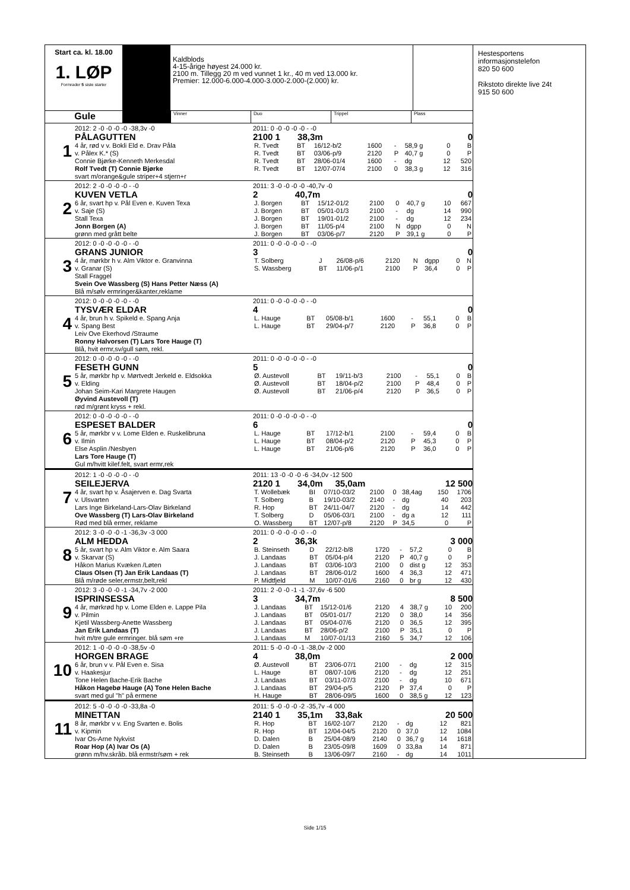Start ca. kl. 18.00
1. LØP
Formrader 5 siste starter
Kaldblods
4-15-årige høyest 24.000 kr.
2100 m. Tillegg 20 m ved vunnet 1 kr., 40 m ved 13.000 kr.
Premier: 12.000-6.000-4.000-3.000-2.000-(2.000) kr.
Gule
Vinner Duo Trippel Plass
1
2012: 2 -0 -0 -0 -0 -38,3v -0
PÅLAGUTTEN
4 år, rød v v. Bokli Eld e. Drav Påla
v. Pålex K.* (S)
Connie Bjørke-Kenneth Merkesdal
Rolf Tvedt (T) Connie Bjørke
svart m/orange&gule striper+4 stjern+r
2011: 0 -0 -0 -0 -0 - -0
2100 1 38,3m 0
| R. Tvedt | BT | 16/12-b/2 | 1600 | - | 58,9 g | 0 | B |
| R. Tvedt | BT | 03/06-p/9 | 2120 | P | 40,7 g | 0 | P |
| R. Tvedt | BT | 28/06-01/4 | 1600 | - | dg | 12 | 520 |
| R. Tvedt | BT | 12/07-07/4 | 2100 | 0 | 38,3 g | 12 | 316 |
2
2012: 2 -0 -0 -0 -0 - -0
KUVEN VETLA
6 år, svart hp v. Pål Even e. Kuven Texa
v. Saje (S)
Stall Texa
Jonn Borgen (A)
grønn med grått belte
2011: 3 -0 -0 -0 -0 -40,7v -0
2 40,7m 0
| J. Borgen | BT | 15/12-01/2 | 2100 | 0 | 40,7 g | 10 | 667 |
| J. Borgen | BT | 05/01-01/3 | 2100 | - | dg | 14 | 990 |
| J. Borgen | BT | 19/01-01/2 | 2100 | - | dg | 12 | 234 |
| J. Borgen | BT | 11/05-p/4 | 2100 | N | dgpp | 0 | N |
| J. Borgen | BT | 03/06-p/7 | 2120 | P | 39,1 g | 0 | P |
3
2012: 0 -0 -0 -0 -0 - -0
GRANS JUNIOR
4 år, mørkbr h v. Alm Viktor e. Granvinna
v. Granar (S)
Stall Fraggel
Svein Ove Wassberg (S) Hans Petter Næss (A)
Blå m/sølv ermringer&kanter,reklame
2011: 0 -0 -0 -0 -0 - -0
3 0
| T. Solberg | J | 26/08-p/6 | 2120 | N | dgpp | 0 | N |
| S. Wassberg | BT | 11/06-p/1 | 2100 | P | 36,4 | 0 | P |
4
2012: 0 -0 -0 -0 -0 - -0
TYSVÆR ELDAR
4 år, brun h v. Spikeld e. Spang Anja
v. Spang Best
Leiv Ove Ekerhovd /Straume
Ronny Halvorsen (T) Lars Tore Hauge (T)
Blå, hvit ermr,sv/gull søm, rekl.
2011: 0 -0 -0 -0 -0 - -0
4 0
| L. Hauge | BT | 05/08-b/1 | 1600 | - | 55,1 | 0 | B |
| L. Hauge | BT | 29/04-p/7 | 2120 | P | 36,8 | 0 | P |
5
2012: 0 -0 -0 -0 -0 - -0
FESETH GUNN
5 år, mørkbr hp v. Mørtvedt Jerkeld e. Eldsokka
v. Elding
Johan Seim-Kari Margrete Haugen
Øyvind Austevoll (T)
rød m/grønt kryss + rekl.
2011: 0 -0 -0 -0 -0 - -0
5 0
| Ø. Austevoll | BT | 19/11-b/3 | 2100 | - | 55,1 | 0 | B |
| Ø. Austevoll | BT | 18/04-p/2 | 2100 | P | 48,4 | 0 | P |
| Ø. Austevoll | BT | 21/06-p/4 | 2120 | P | 36,5 | 0 | P |
6
2012: 0 -0 -0 -0 -0 - -0
ESPESET BALDER
5 år, mørkbr v v. Lome Elden e. Ruskelibruna
v. Ilmin
Else Asplin /Nesbyen
Lars Tore Hauge (T)
Gul m/hvitt kilef.felt, svart ermr,rek
2011: 0 -0 -0 -0 -0 - -0
6 0
| L. Hauge | BT | 17/12-b/1 | 2100 | - | 59,4 | 0 | B |
| L. Hauge | BT | 08/04-p/2 | 2120 | P | 45,3 | 0 | P |
| L. Hauge | BT | 21/06-p/6 | 2120 | P | 36,0 | 0 | P |
7
2012: 1 -0 -0 -0 -0 - -0
SEILEJERVA
4 år, svart hp v. Åsajerven e. Dag Svarta
v. Ulsvarten
Lars Inge Birkeland-Lars-Olav Birkeland
Ove Wassberg (T) Lars-Olav Birkeland
Rød med blå ermer, reklame
2011: 13 -0 -0 -0 -6 -34,0v -12 500
2120 1 34,0m 35,0am 12 500
| T. Wollebæk | BI | 07/10-03/2 | 2100 | 0 | 38,4ag | 150 | 1706 |
| T. Solberg | B | 19/10-03/2 | 2140 | - | dg | 40 | 203 |
| R. Hop | BT | 24/11-04/7 | 2120 | - | dg | 14 | 442 |
| T. Solberg | D | 05/06-03/1 | 2100 | - | dg a | 12 | 111 |
| O. Wassberg | BT | 12/07-p/8 | 2120 | P | 34,5 | 0 | P |
8
2012: 3 -0 -0 -0 -1 -36,3v -3 000
ALM HEDDA
5 år, svart hp v. Alm Viktor e. Alm Saara
v. Skarvar (S)
Håkon Marius Kvæken /Løten
Claus Olsen (T) Jan Erik Landaas (T)
Blå m/røde seler,ermstr,belt,rekl
2011: 0 -0 -0 -0 -0 - -0
2 36,3k 3 000
| B. Steinseth | D | 22/12-b/8 | 1720 | - | 57,2 | 0 | B |
| J. Landaas | BT | 05/04-p/4 | 2120 | P | 40,7 g | 0 | P |
| J. Landaas | BT | 03/06-10/3 | 2100 | 0 | dist g | 12 | 353 |
| J. Landaas | BT | 28/06-01/2 | 1600 | 4 | 36,3 | 12 | 471 |
| P. Midtfjeld | M | 10/07-01/6 | 2160 | 0 | br g | 12 | 430 |
9
2012: 3 -0 -0 -0 -1 -34,7v -2 000
ISPRINSESSA
4 år, mørkrød hp v. Lome Elden e. Lappe Pila
v. Pilmin
Kjetil Wassberg-Anette Wassberg
Jan Erik Landaas (T)
hvit m/tre gule ermringer. blå søm +re
2011: 2 -0 -0 -1 -1 -37,6v -6 500
3 34,7m 8 500
| J. Landaas | BT | 15/12-01/6 | 2120 | 4 | 38,7 g | 10 | 200 |
| J. Landaas | BT | 05/01-01/7 | 2120 | 0 | 38,0 | 14 | 356 |
| J. Landaas | BT | 05/04-07/6 | 2120 | 0 | 36,5 | 12 | 395 |
| J. Landaas | BT | 28/06-p/2 | 2100 | P | 35,1 | 0 | P |
| J. Landaas | M | 10/07-01/13 | 2160 | 5 | 34,7 | 12 | 106 |
10
2012: 1 -0 -0 -0 -0 -38,5v -0
HORGEN BRAGE
6 år, brun v v. Pål Even e. Sisa
v. Haakesjur
Tone Helen Bache-Erik Bache
Håkon Hagebø Hauge (A) Tone Helen Bache
svart med gul "h" på ermene
2011: 5 -0 -0 -0 -1 -38,0v -2 000
4 38,0m 2 000
| Ø. Austevoll | BT | 23/06-07/1 | 2100 | - | dg | 12 | 315 |
| L. Hauge | BT | 08/07-10/6 | 2120 | - | dg | 12 | 251 |
| J. Landaas | BT | 03/11-07/3 | 2100 | - | dg | 10 | 671 |
| J. Landaas | BT | 29/04-p/5 | 2120 | P | 37,4 | 0 | P |
| H. Hauge | BT | 28/06-09/5 | 1600 | 0 | 38,5 g | 12 | 123 |
11
2012: 5 -0 -0 -0 -0 -33,8a -0
MINETTAN
8 år, mørkbr v v. Eng Svarten e. Bolis
v. Kipmin
Ivar Os-Arne Nykvist
Roar Hop (A) Ivar Os (A)
grønn m/hv.skråb. blå ermstr/søm + rek
2011: 5 -0 -0 -0 -2 -35,7v -4 000
2140 1 35,1m 33,8ak 20 500
| R. Hop | BT | 16/02-10/7 | 2120 | - | dg | 12 | 821 |
| R. Hop | BT | 12/04-04/5 | 2120 | 0 | 37,0 | 12 | 1084 |
| D. Dalen | B | 25/04-08/9 | 2140 | 0 | 36,7 g | 14 | 1618 |
| D. Dalen | B | 23/05-09/8 | 1609 | 0 | 33,8a | 14 | 871 |
| B. Steinseth | B | 13/06-09/7 | 2160 | - | dg | 14 | 1011 |
Hestesportens
informasjonstelefon
820 50 600
Rikstoto direkte live 24t
915 50 600
Side 1/15